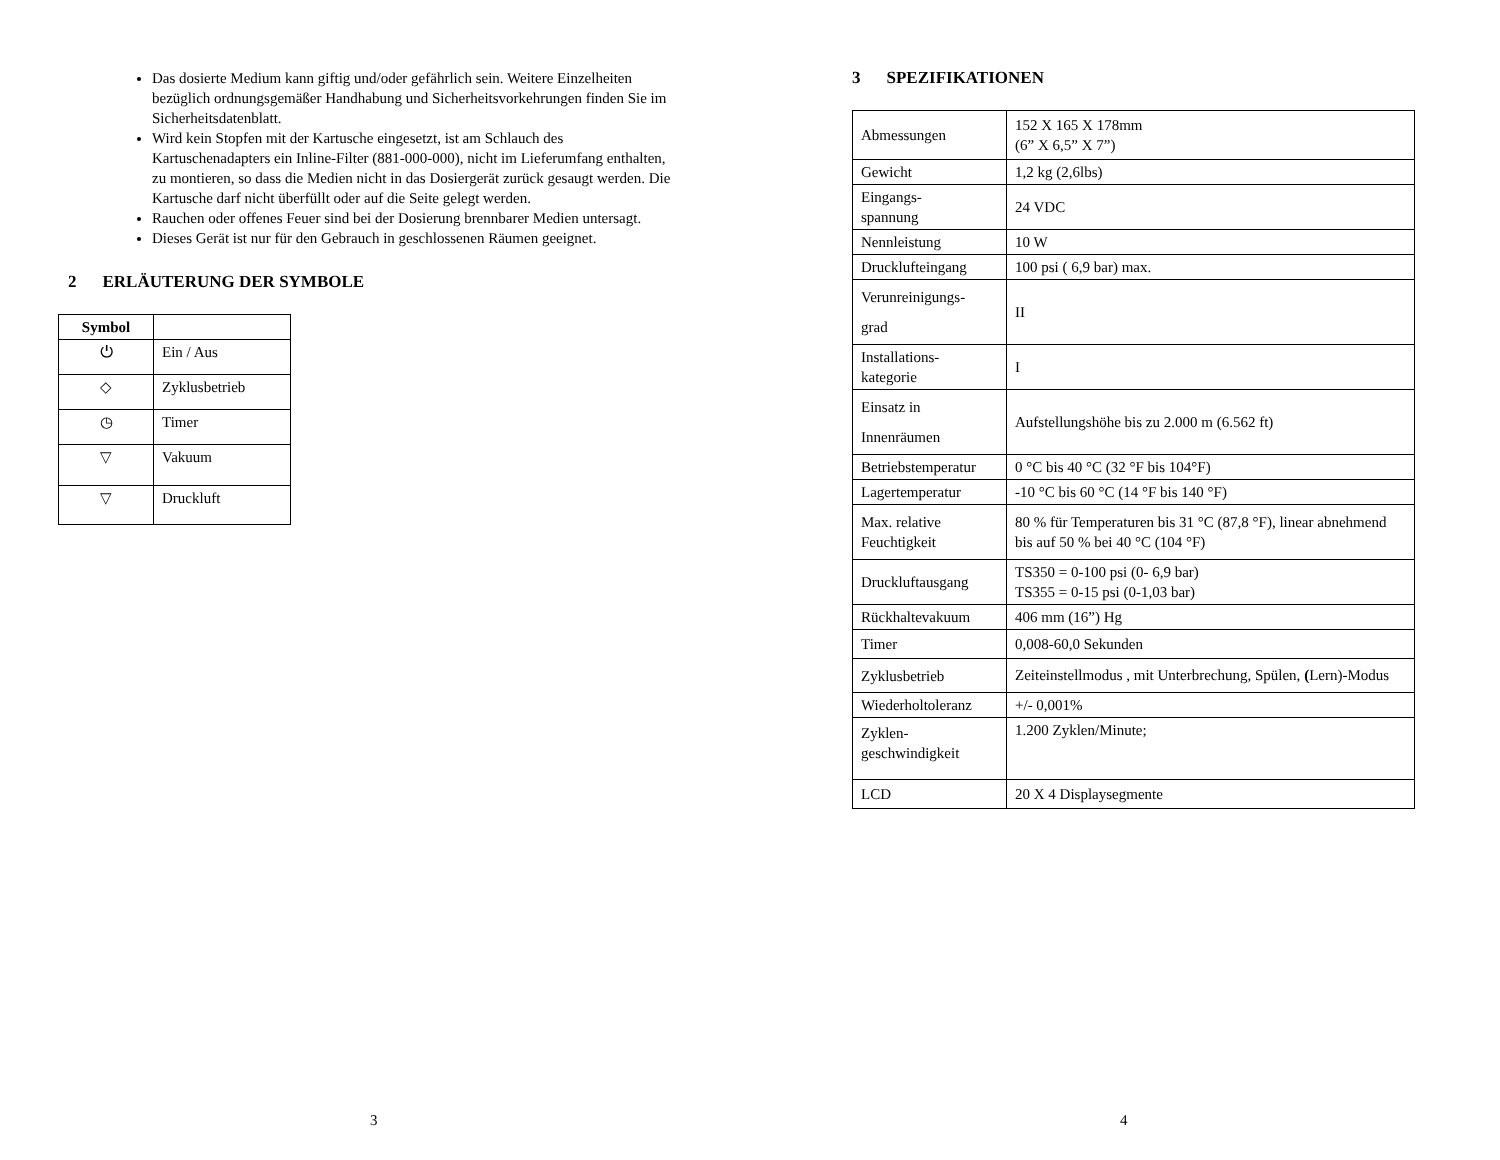Das dosierte Medium kann giftig und/oder gefährlich sein. Weitere Einzelheiten bezüglich ordnungsgemäßer Handhabung und Sicherheitsvorkehrungen finden Sie im Sicherheitsdatenblatt.
Wird kein Stopfen mit der Kartusche eingesetzt, ist am Schlauch des Kartuschenadapters ein Inline-Filter (881-000-000), nicht im Lieferumfang enthalten, zu montieren, so dass die Medien nicht in das Dosiergerät zurück gesaugt werden. Die Kartusche darf nicht überfüllt oder auf die Seite gelegt werden.
Rauchen oder offenes Feuer sind bei der Dosierung brennbarer Medien untersagt.
Dieses Gerät ist nur für den Gebrauch in geschlossenen Räumen geeignet.
2 ERLÄUTERUNG DER SYMBOLE
| Symbol | |
| --- | --- |
| ⏻ | Ein / Aus |
| ◇ | Zyklusbetrieb |
| ◷ | Timer |
| ▽ | Vakuum |
| ▽ | Druckluft |
3
3 SPEZIFIKATIONEN
| Abmessungen | 152 X 165 X 178mm (6” X 6,5” X 7”) |
| Gewicht | 1,2 kg (2,6lbs) |
| Eingangs- spannung | 24 VDC |
| Nennleistung | 10 W |
| Drucklufteingang | 100 psi ( 6,9 bar) max. |
| Verunreinigungs- grad | II |
| Installations- kategorie | I |
| Einsatz in Innenräumen | Aufstellungshöhe bis zu 2.000 m (6.562 ft) |
| Betriebstemperatur | 0 °C bis 40 °C (32 °F bis 104°F) |
| Lagertemperatur | -10 °C bis 60 °C (14 °F bis 140 °F) |
| Max. relative Feuchtigkeit | 80 % für Temperaturen bis 31 °C (87,8 °F), linear abnehmend bis auf 50 % bei 40 °C (104 °F) |
| Druckluftausgang | TS350 = 0-100 psi (0- 6,9 bar) TS355 = 0-15 psi (0-1,03 bar) |
| Rückhaltevakuum | 406 mm (16”) Hg |
| Timer | 0,008-60,0 Sekunden |
| Zyklusbetrieb | Zeiteinstellmodus , mit Unterbrechung, Spülen, ( Lern)-Modus |
| Wiederholtoleranz | +/- 0,001% |
| Zyklen- geschwindigkeit | 1.200 Zyklen/Minute; |
| LCD | 20 X 4 Displaysegmente |
4